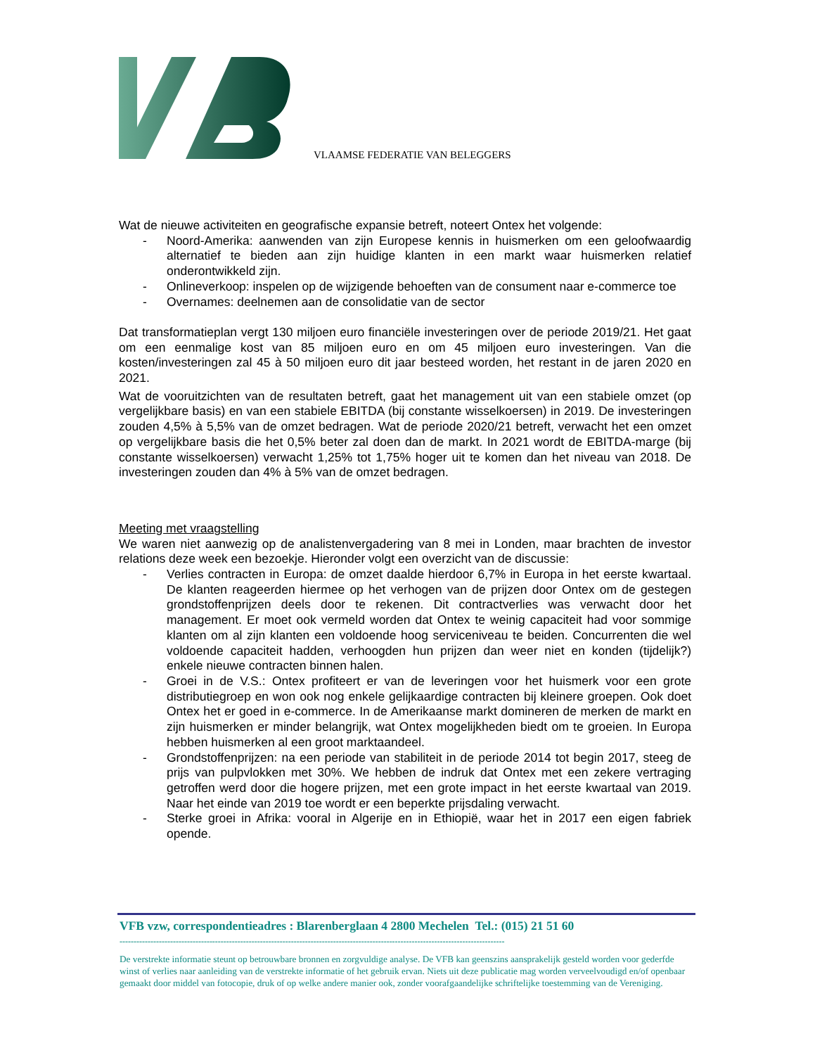VLAAMSE FEDERATIE VAN BELEGGERS
Wat de nieuwe activiteiten en geografische expansie betreft, noteert Ontex het volgende:
- Noord-Amerika: aanwenden van zijn Europese kennis in huismerken om een geloofwaardig alternatief te bieden aan zijn huidige klanten in een markt waar huismerken relatief onderontwikkeld zijn.
- Onlineverkoop: inspelen op de wijzigende behoeften van de consument naar e-commerce toe
- Overnames: deelnemen aan de consolidatie van de sector
Dat transformatieplan vergt 130 miljoen euro financiële investeringen over de periode 2019/21. Het gaat om een eenmalige kost van 85 miljoen euro en om 45 miljoen euro investeringen. Van die kosten/investeringen zal 45 à 50 miljoen euro dit jaar besteed worden, het restant in de jaren 2020 en 2021.
Wat de vooruitzichten van de resultaten betreft, gaat het management uit van een stabiele omzet (op vergelijkbare basis) en van een stabiele EBITDA (bij constante wisselkoersen) in 2019. De investeringen zouden 4,5% à 5,5% van de omzet bedragen. Wat de periode 2020/21 betreft, verwacht het een omzet op vergelijkbare basis die het 0,5% beter zal doen dan de markt. In 2021 wordt de EBITDA-marge (bij constante wisselkoersen) verwacht 1,25% tot 1,75% hoger uit te komen dan het niveau van 2018. De investeringen zouden dan 4% à 5% van de omzet bedragen.
Meeting met vraagstelling
We waren niet aanwezig op de analistenvergadering van 8 mei in Londen, maar brachten de investor relations deze week een bezoekje. Hieronder volgt een overzicht van de discussie:
- Verlies contracten in Europa: de omzet daalde hierdoor 6,7% in Europa in het eerste kwartaal. De klanten reageerden hiermee op het verhogen van de prijzen door Ontex om de gestegen grondstoffenprijzen deels door te rekenen. Dit contractverlies was verwacht door het management. Er moet ook vermeld worden dat Ontex te weinig capaciteit had voor sommige klanten om al zijn klanten een voldoende hoog serviceniveau te beiden. Concurrenten die wel voldoende capaciteit hadden, verhoogden hun prijzen dan weer niet en konden (tijdelijk?) enkele nieuwe contracten binnen halen.
- Groei in de V.S.: Ontex profiteert er van de leveringen voor het huismerk voor een grote distributiegroep en won ook nog enkele gelijkaardige contracten bij kleinere groepen. Ook doet Ontex het er goed in e-commerce. In de Amerikaanse markt domineren de merken de markt en zijn huismerken er minder belangrijk, wat Ontex mogelijkheden biedt om te groeien. In Europa hebben huismerken al een groot marktaandeel.
- Grondstoffenprijzen: na een periode van stabiliteit in de periode 2014 tot begin 2017, steeg de prijs van pulpvlokken met 30%. We hebben de indruk dat Ontex met een zekere vertraging getroffen werd door die hogere prijzen, met een grote impact in het eerste kwartaal van 2019. Naar het einde van 2019 toe wordt er een beperkte prijsdaling verwacht.
- Sterke groei in Afrika: vooral in Algerije en in Ethiopië, waar het in 2017 een eigen fabriek opende.
VFB vzw, correspondentieadres : Blarenberglaan 4 2800 Mechelen Tel.: (015) 21 51 60
-----------------------------------------------------------------------------------------------------------------------------------------
De verstrekte informatie steunt op betrouwbare bronnen en zorgvuldige analyse. De VFB kan geenszins aansprakelijk gesteld worden voor gederfde winst of verlies naar aanleiding van de verstrekte informatie of het gebruik ervan. Niets uit deze publicatie mag worden verveelvoudigd en/of openbaar gemaakt door middel van fotocopie, druk of op welke andere manier ook, zonder voorafgaandelijke schriftelijke toestemming van de Vereniging.